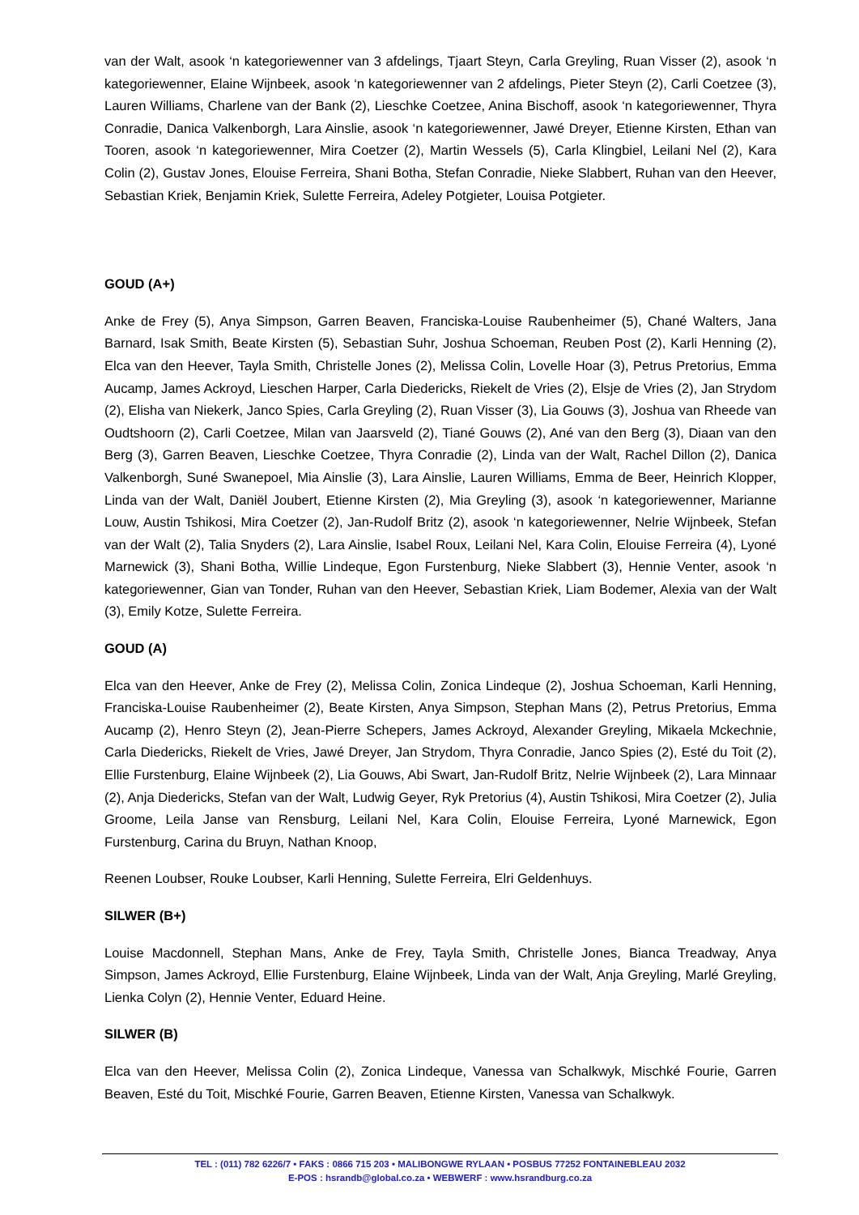van der Walt, asook ‘n kategoriewenner van 3 afdelings, Tjaart Steyn, Carla Greyling, Ruan Visser (2), asook ‘n kategoriewenner, Elaine Wijnbeek, asook ‘n kategoriewenner van 2 afdelings, Pieter Steyn (2), Carli Coetzee (3), Lauren Williams, Charlene van der Bank (2), Lieschke Coetzee, Anina Bischoff, asook ‘n kategoriewenner, Thyra Conradie, Danica Valkenborgh, Lara Ainslie, asook ‘n kategoriewenner, Jawé Dreyer, Etienne Kirsten, Ethan van Tooren, asook ‘n kategoriewenner, Mira Coetzer (2), Martin Wessels (5), Carla Klingbiel, Leilani Nel (2), Kara Colin (2), Gustav Jones, Elouise Ferreira, Shani Botha, Stefan Conradie, Nieke Slabbert, Ruhan van den Heever, Sebastian Kriek, Benjamin Kriek, Sulette Ferreira, Adeley Potgieter, Louisa Potgieter.
GOUD (A+)
Anke de Frey (5), Anya Simpson, Garren Beaven, Franciska-Louise Raubenheimer (5), Chané Walters, Jana Barnard, Isak Smith, Beate Kirsten (5), Sebastian Suhr, Joshua Schoeman, Reuben Post (2), Karli Henning (2), Elca van den Heever, Tayla Smith, Christelle Jones (2), Melissa Colin, Lovelle Hoar (3), Petrus Pretorius, Emma Aucamp, James Ackroyd, Lieschen Harper, Carla Diedericks, Riekelt de Vries (2), Elsje de Vries (2), Jan Strydom (2), Elisha van Niekerk, Janco Spies, Carla Greyling (2), Ruan Visser (3), Lia Gouws (3), Joshua van Rheede van Oudtshoorn (2), Carli Coetzee, Milan van Jaarsveld (2), Tiané Gouws (2), Ané van den Berg (3), Diaan van den Berg (3), Garren Beaven, Lieschke Coetzee, Thyra Conradie (2), Linda van der Walt, Rachel Dillon (2), Danica Valkenborgh, Suné Swanepoel, Mia Ainslie (3), Lara Ainslie, Lauren Williams, Emma de Beer, Heinrich Klopper, Linda van der Walt, Daniël Joubert, Etienne Kirsten (2), Mia Greyling (3), asook ‘n kategoriewenner, Marianne Louw, Austin Tshikosi, Mira Coetzer (2), Jan-Rudolf Britz (2), asook ‘n kategoriewenner, Nelrie Wijnbeek, Stefan van der Walt (2), Talia Snyders (2), Lara Ainslie, Isabel Roux, Leilani Nel, Kara Colin, Elouise Ferreira (4), Lyoné Marnewick (3), Shani Botha, Willie Lindeque, Egon Furstenburg, Nieke Slabbert (3), Hennie Venter, asook ‘n kategoriewenner, Gian van Tonder, Ruhan van den Heever, Sebastian Kriek, Liam Bodemer, Alexia van der Walt (3), Emily Kotze, Sulette Ferreira.
GOUD (A)
Elca van den Heever, Anke de Frey (2), Melissa Colin, Zonica Lindeque (2), Joshua Schoeman, Karli Henning, Franciska-Louise Raubenheimer (2), Beate Kirsten, Anya Simpson, Stephan Mans (2), Petrus Pretorius, Emma Aucamp (2), Henro Steyn (2), Jean-Pierre Schepers, James Ackroyd, Alexander Greyling, Mikaela Mckechnie, Carla Diedericks, Riekelt de Vries, Jawé Dreyer, Jan Strydom, Thyra Conradie, Janco Spies (2), Esté du Toit (2), Ellie Furstenburg, Elaine Wijnbeek (2), Lia Gouws, Abi Swart, Jan-Rudolf Britz, Nelrie Wijnbeek (2), Lara Minnaar (2), Anja Diedericks, Stefan van der Walt, Ludwig Geyer, Ryk Pretorius (4), Austin Tshikosi, Mira Coetzer (2), Julia Groome, Leila Janse van Rensburg, Leilani Nel, Kara Colin, Elouise Ferreira, Lyoné Marnewick, Egon Furstenburg, Carina du Bruyn, Nathan Knoop,
Reenen Loubser, Rouke Loubser, Karli Henning, Sulette Ferreira, Elri Geldenhuys.
SILWER (B+)
Louise Macdonnell, Stephan Mans, Anke de Frey, Tayla Smith, Christelle Jones, Bianca Treadway, Anya Simpson, James Ackroyd, Ellie Furstenburg, Elaine Wijnbeek, Linda van der Walt, Anja Greyling, Marlé Greyling, Lienka Colyn (2), Hennie Venter, Eduard Heine.
SILWER (B)
Elca van den Heever, Melissa Colin (2), Zonica Lindeque, Vanessa van Schalkwyk, Mischké Fourie, Garren Beaven, Esté du Toit, Mischké Fourie, Garren Beaven, Etienne Kirsten, Vanessa van Schalkwyk.
TEL : (011) 782 6226/7 • FAKS : 0866 715 203 • MALIBONGWE RYLAAN • POSBUS 77252 FONTAINEBLEAU 2032
E-POS : hsrandb@global.co.za • WEBWERF : www.hsrandburg.co.za